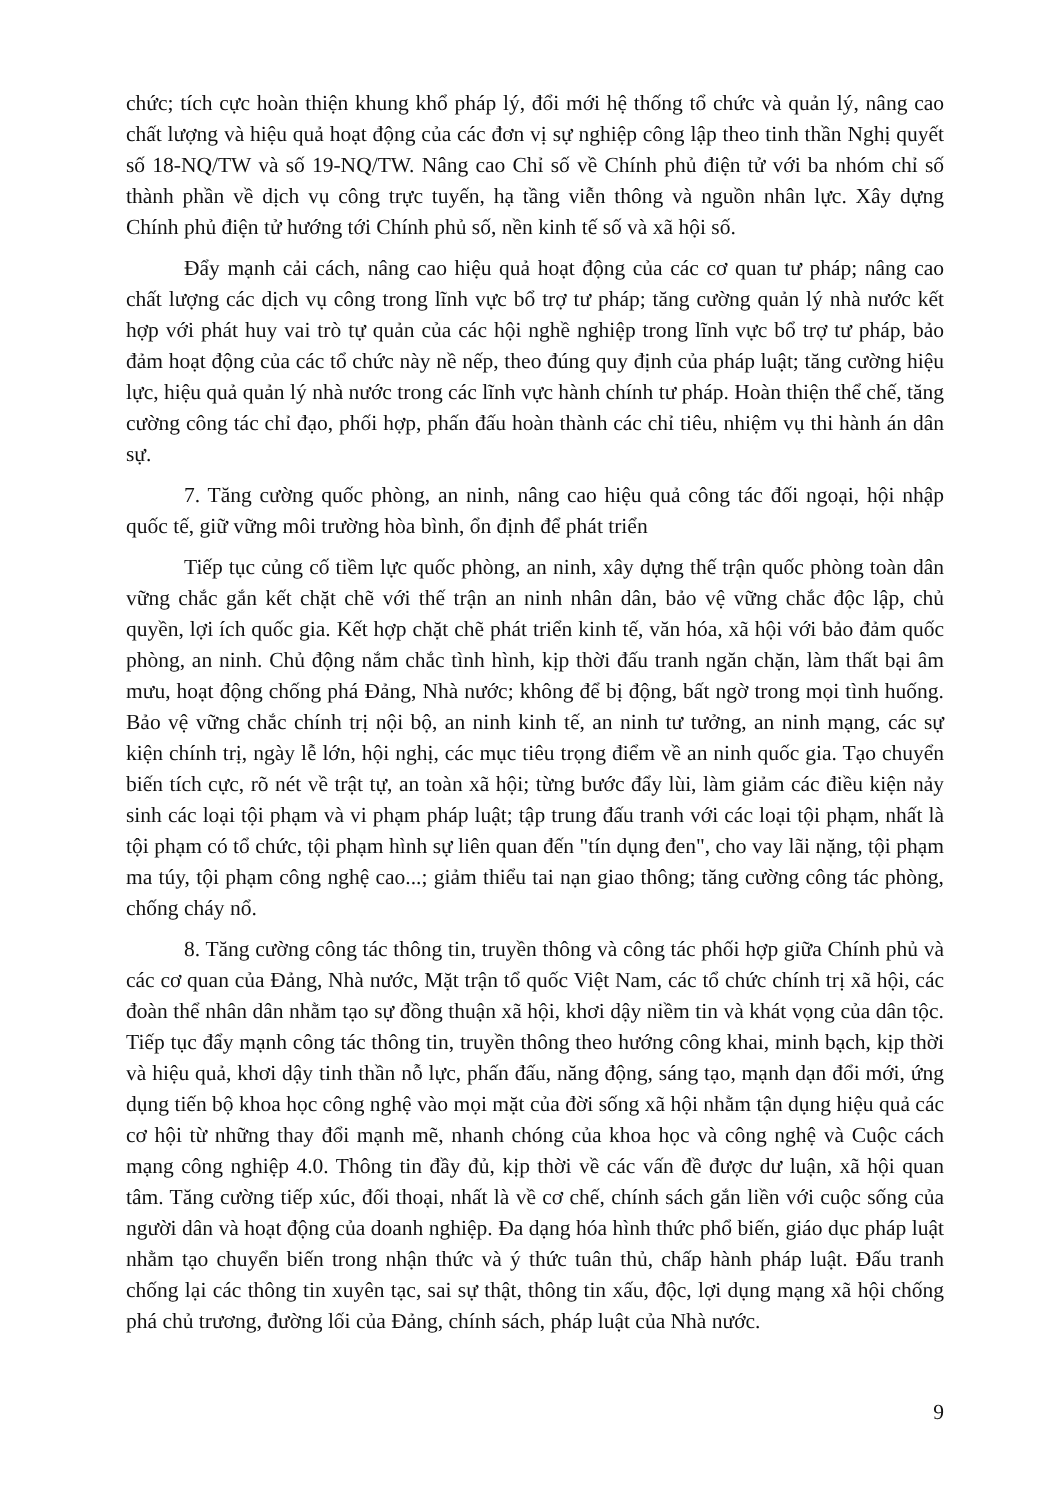chức; tích cực hoàn thiện khung khổ pháp lý, đổi mới hệ thống tổ chức và quản lý, nâng cao chất lượng và hiệu quả hoạt động của các đơn vị sự nghiệp công lập theo tinh thần Nghị quyết số 18-NQ/TW và số 19-NQ/TW. Nâng cao Chỉ số về Chính phủ điện tử với ba nhóm chỉ số thành phần về dịch vụ công trực tuyến, hạ tầng viễn thông và nguồn nhân lực. Xây dựng Chính phủ điện tử hướng tới Chính phủ số, nền kinh tế số và xã hội số.
Đẩy mạnh cải cách, nâng cao hiệu quả hoạt động của các cơ quan tư pháp; nâng cao chất lượng các dịch vụ công trong lĩnh vực bổ trợ tư pháp; tăng cường quản lý nhà nước kết hợp với phát huy vai trò tự quản của các hội nghề nghiệp trong lĩnh vực bổ trợ tư pháp, bảo đảm hoạt động của các tổ chức này nề nếp, theo đúng quy định của pháp luật; tăng cường hiệu lực, hiệu quả quản lý nhà nước trong các lĩnh vực hành chính tư pháp. Hoàn thiện thể chế, tăng cường công tác chỉ đạo, phối hợp, phấn đấu hoàn thành các chỉ tiêu, nhiệm vụ thi hành án dân sự.
7. Tăng cường quốc phòng, an ninh, nâng cao hiệu quả công tác đối ngoại, hội nhập quốc tế, giữ vững môi trường hòa bình, ổn định để phát triển
Tiếp tục củng cố tiềm lực quốc phòng, an ninh, xây dựng thế trận quốc phòng toàn dân vững chắc gắn kết chặt chẽ với thế trận an ninh nhân dân, bảo vệ vững chắc độc lập, chủ quyền, lợi ích quốc gia. Kết hợp chặt chẽ phát triển kinh tế, văn hóa, xã hội với bảo đảm quốc phòng, an ninh. Chủ động nắm chắc tình hình, kịp thời đấu tranh ngăn chặn, làm thất bại âm mưu, hoạt động chống phá Đảng, Nhà nước; không để bị động, bất ngờ trong mọi tình huống. Bảo vệ vững chắc chính trị nội bộ, an ninh kinh tế, an ninh tư tưởng, an ninh mạng, các sự kiện chính trị, ngày lễ lớn, hội nghị, các mục tiêu trọng điểm về an ninh quốc gia. Tạo chuyển biến tích cực, rõ nét về trật tự, an toàn xã hội; từng bước đẩy lùi, làm giảm các điều kiện nảy sinh các loại tội phạm và vi phạm pháp luật; tập trung đấu tranh với các loại tội phạm, nhất là tội phạm có tổ chức, tội phạm hình sự liên quan đến "tín dụng đen", cho vay lãi nặng, tội phạm ma túy, tội phạm công nghệ cao...; giảm thiểu tai nạn giao thông; tăng cường công tác phòng, chống cháy nổ.
8. Tăng cường công tác thông tin, truyền thông và công tác phối hợp giữa Chính phủ và các cơ quan của Đảng, Nhà nước, Mặt trận tổ quốc Việt Nam, các tổ chức chính trị xã hội, các đoàn thể nhân dân nhằm tạo sự đồng thuận xã hội, khơi dậy niềm tin và khát vọng của dân tộc. Tiếp tục đẩy mạnh công tác thông tin, truyền thông theo hướng công khai, minh bạch, kịp thời và hiệu quả, khơi dậy tinh thần nỗ lực, phấn đấu, năng động, sáng tạo, mạnh dạn đổi mới, ứng dụng tiến bộ khoa học công nghệ vào mọi mặt của đời sống xã hội nhằm tận dụng hiệu quả các cơ hội từ những thay đổi mạnh mẽ, nhanh chóng của khoa học và công nghệ và Cuộc cách mạng công nghiệp 4.0. Thông tin đầy đủ, kịp thời về các vấn đề được dư luận, xã hội quan tâm. Tăng cường tiếp xúc, đối thoại, nhất là về cơ chế, chính sách gắn liền với cuộc sống của người dân và hoạt động của doanh nghiệp. Đa dạng hóa hình thức phổ biến, giáo dục pháp luật nhằm tạo chuyển biến trong nhận thức và ý thức tuân thủ, chấp hành pháp luật. Đấu tranh chống lại các thông tin xuyên tạc, sai sự thật, thông tin xấu, độc, lợi dụng mạng xã hội chống phá chủ trương, đường lối của Đảng, chính sách, pháp luật của Nhà nước.
9